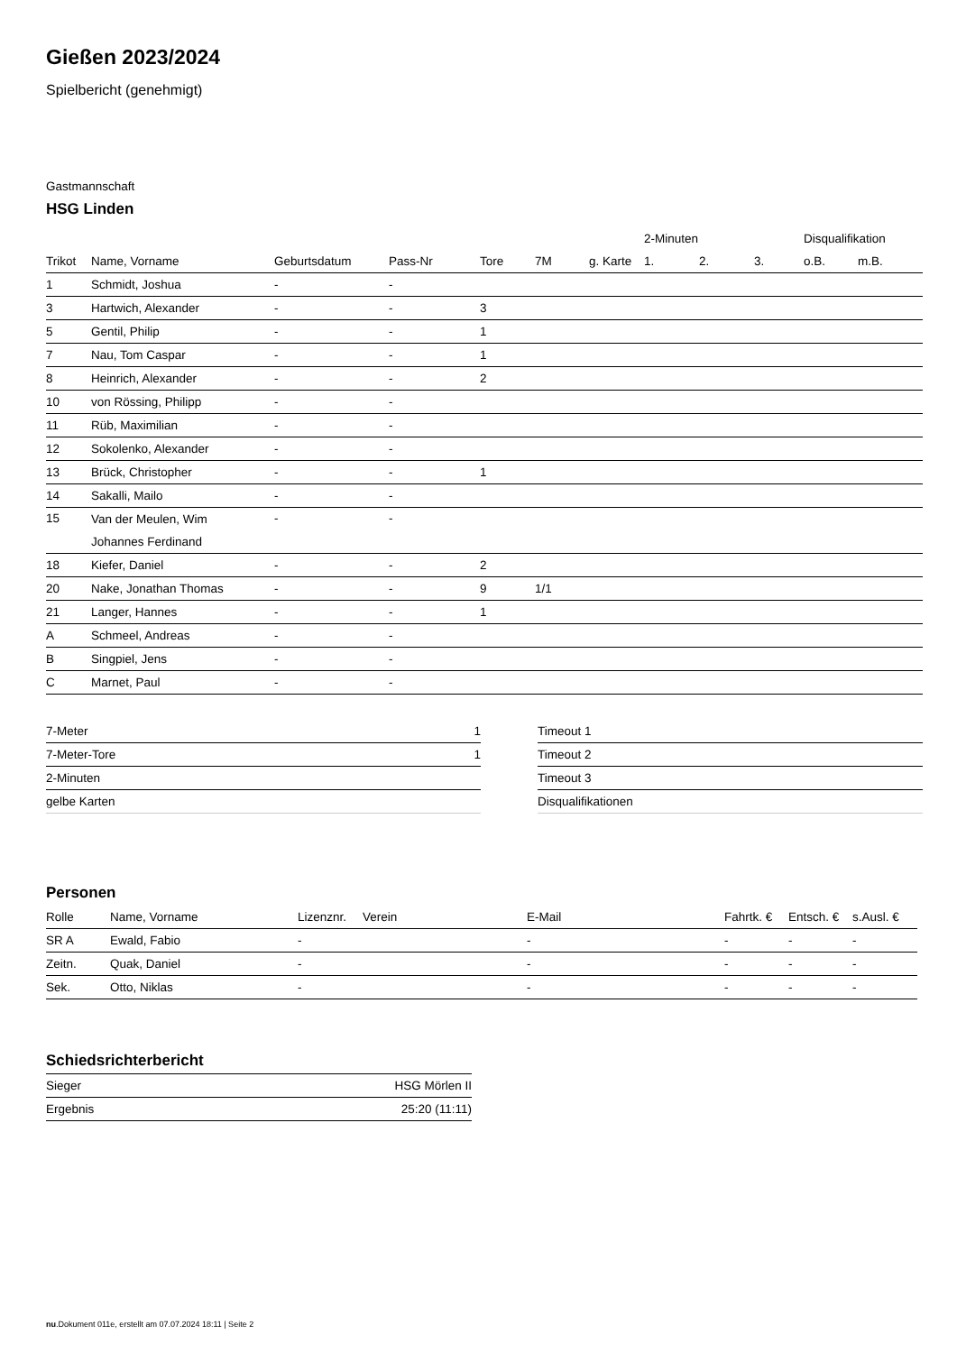Gießen 2023/2024
Spielbericht (genehmigt)
Gastmannschaft
HSG Linden
| | | | | | | | 2-Minuten | | | Disqualifikation | |
| --- | --- | --- | --- | --- | --- | --- | --- | --- | --- | --- | --- |
| Trikot | Name, Vorname | Geburtsdatum | Pass-Nr | Tore | 7M | g. Karte | 1. | 2. | 3. | o.B. | m.B. |
| 1 | Schmidt, Joshua | - | - | | | | | | | | |
| 3 | Hartwich, Alexander | - | - | 3 | | | | | | | |
| 5 | Gentil, Philip | - | - | 1 | | | | | | | |
| 7 | Nau, Tom Caspar | - | - | 1 | | | | | | | |
| 8 | Heinrich, Alexander | - | - | 2 | | | | | | | |
| 10 | von Rössing, Philipp | - | - | | | | | | | | |
| 11 | Rüb, Maximilian | - | - | | | | | | | | |
| 12 | Sokolenko, Alexander | - | - | | | | | | | | |
| 13 | Brück, Christopher | - | - | 1 | | | | | | | |
| 14 | Sakalli, Mailo | - | - | | | | | | | | |
| 15 | Van der Meulen, Wim Johannes Ferdinand | - | - | | | | | | | | |
| 18 | Kiefer, Daniel | - | - | 2 | | | | | | | |
| 20 | Nake, Jonathan Thomas | - | - | 9 | 1/1 | | | | | | |
| 21 | Langer, Hannes | - | - | 1 | | | | | | | |
| A | Schmeel, Andreas | - | - | | | | | | | | |
| B | Singpiel, Jens | - | - | | | | | | | | |
| C | Marnet, Paul | - | - | | | | | | | | |
| 7-Meter | 1 |
| 7-Meter-Tore | 1 |
| 2-Minuten | |
| gelbe Karten | |
| Timeout 1 |
| Timeout 2 |
| Timeout 3 |
| Disqualifikationen |
Personen
| Rolle | Name, Vorname | Lizenznr. | Verein | E-Mail | Fahrtk. € | Entsch. € | s.Ausl. € |
| --- | --- | --- | --- | --- | --- | --- | --- |
| SR A | Ewald, Fabio | - | | - | - | - | - |
| Zeitn. | Quak, Daniel | - | | - | - | - | - |
| Sek. | Otto, Niklas | - | | - | - | - | - |
Schiedsrichterbericht
| Sieger | HSG Mörlen II |
| Ergebnis | 25:20 (11:11) |
nu.Dokument 011e, erstellt am 07.07.2024 18:11 | Seite 2